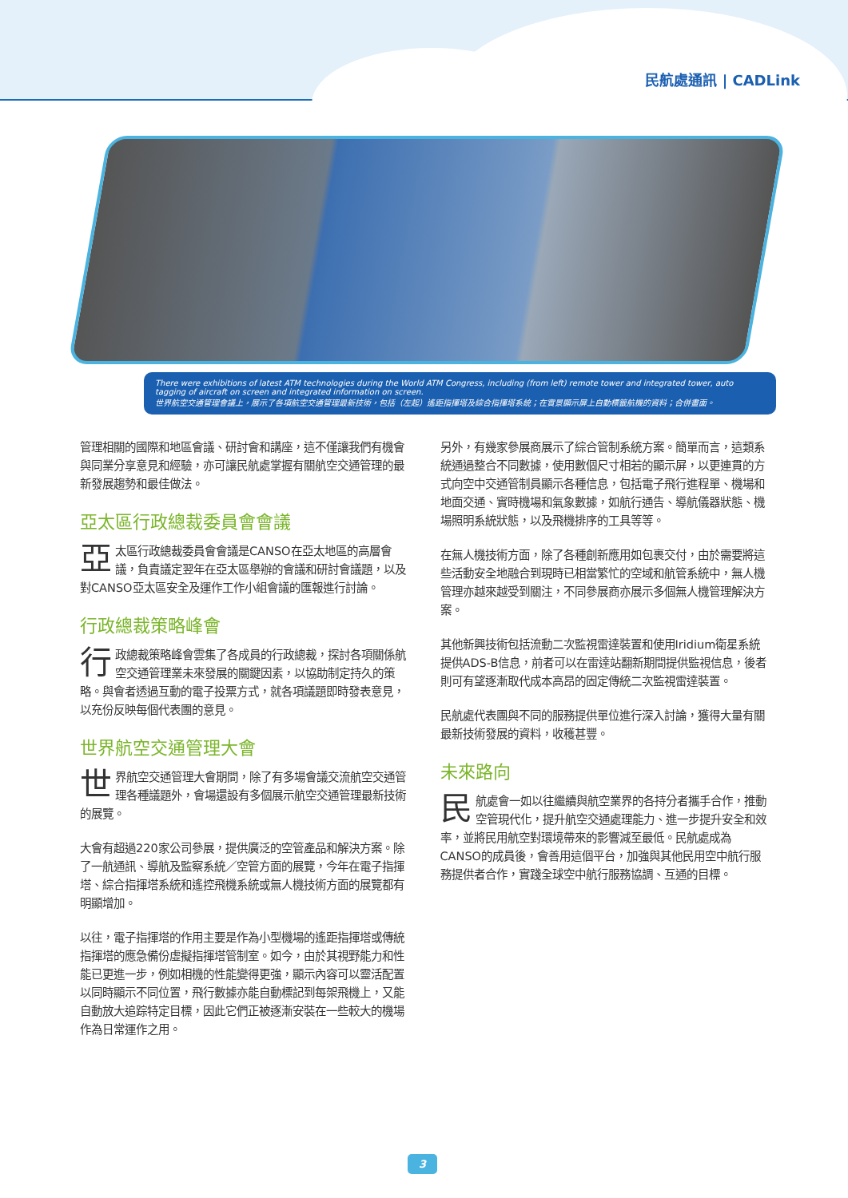民航處通訊 | CADLink
There were exhibitions of latest ATM technologies during the World ATM Congress, including (from left) remote tower and integrated tower, auto tagging of aircraft on screen and integrated information on screen.
世界航空交通管理會議上，展示了各項航空交通管理最新技術，包括（左起）遙距指揮塔及綜合指揮塔系統；在實景顯示屏上自動標籤航機的資料；合併畫面。
管理相關的國際和地區會議、研討會和講座，這不僅讓我們有機會與同業分享意見和經驗，亦可讓民航處掌握有關航空交通管理的最新發展趨勢和最佳做法。
亞太區行政總裁委員會會議
亞太區行政總裁委員會會議是CANSO在亞太地區的高層會議，負責議定翌年在亞太區舉辦的會議和研討會議題，以及對CANSO亞太區安全及運作工作小組會議的匯報進行討論。
行政總裁策略峰會
行政總裁策略峰會雲集了各成員的行政總裁，探討各項關係航空交通管理業未來發展的關鍵因素，以協助制定持久的策略。與會者透過互動的電子投票方式，就各項議題即時發表意見，以充份反映每個代表團的意見。
世界航空交通管理大會
世界航空交通管理大會期間，除了有多場會議交流航空交通管理各種議題外，會場還設有多個展示航空交通管理最新技術的展覽。
大會有超過220家公司參展，提供廣泛的空管產品和解決方案。除了一航通訊、導航及監察系統／空管方面的展覽，今年在電子指揮塔、綜合指揮塔系統和遙控飛機系統或無人機技術方面的展覽都有明顯增加。
以往，電子指揮塔的作用主要是作為小型機場的遙距指揮塔或傳統指揮塔的應急備份虛擬指揮塔管制室。如今，由於其視野能力和性能已更進一步，例如相機的性能變得更強，顯示內容可以靈活配置以同時顯示不同位置，飛行數據亦能自動標記到每架飛機上，又能自動放大追踪特定目標，因此它們正被逐漸安裝在一些較大的機場作為日常運作之用。
另外，有幾家參展商展示了綜合管制系統方案。簡單而言，這類系統通過整合不同數據，使用數個尺寸相若的顯示屏，以更連貫的方式向空中交通管制員顯示各種信息，包括電子飛行進程單、機場和地面交通、實時機場和氣象數據，如航行通告、導航儀器狀態、機場照明系統狀態，以及飛機排序的工具等等。
在無人機技術方面，除了各種創新應用如包裹交付，由於需要將這些活動安全地融合到現時已相當繁忙的空域和航管系統中，無人機管理亦越來越受到關注，不同參展商亦展示多個無人機管理解決方案。
其他新興技術包括流動二次監視雷達裝置和使用Iridium衛星系統提供ADS-B信息，前者可以在雷達站翻新期間提供監視信息，後者則可有望逐漸取代成本高昂的固定傳統二次監視雷達裝置。
民航處代表團與不同的服務提供單位進行深入討論，獲得大量有關最新技術發展的資料，收穫甚豐。
未來路向
民航處會一如以往繼續與航空業界的各持分者攜手合作，推動空管現代化，提升航空交通處理能力、進一步提升安全和效率，並將民用航空對環境帶來的影響減至最低。民航處成為CANSO的成員後，會善用這個平台，加強與其他民用空中航行服務提供者合作，實踐全球空中航行服務協調、互通的目標。
3